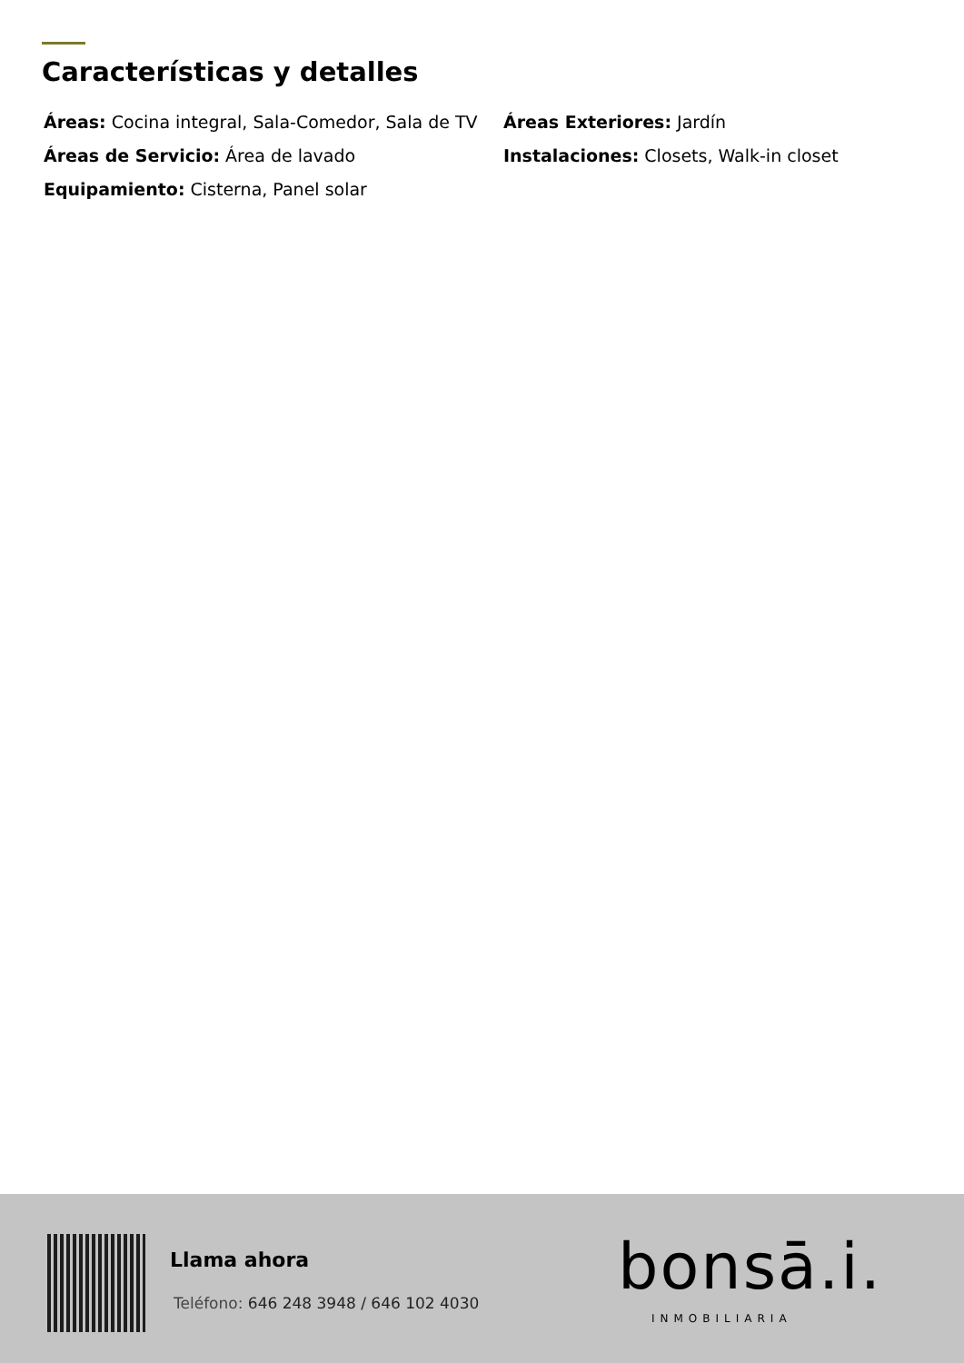Características y detalles
Áreas: Cocina integral, Sala-Comedor, Sala de TV
Áreas Exteriores: Jardín
Áreas de Servicio: Área de lavado
Instalaciones: Closets, Walk-in closet
Equipamiento: Cisterna, Panel solar
Llama ahora
Teléfono: 646 248 3948 / 646 102 4030
bonsā.i.
INMOBILIARIA